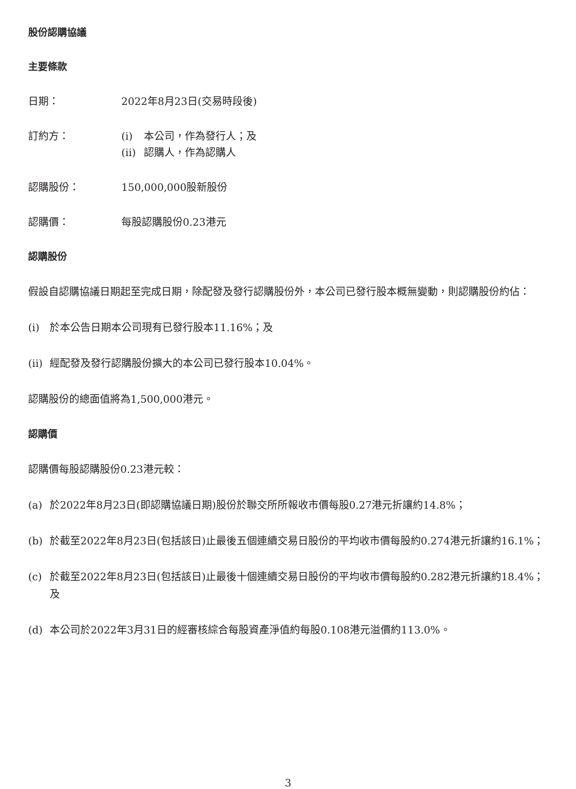股份認購協議
主要條款
日期： 2022年8月23日(交易時段後)
訂約方： (i) 本公司，作為發行人；及
(ii) 認購人，作為認購人
認購股份： 150,000,000股新股份
認購價： 每股認購股份0.23港元
認購股份
假設自認購協議日期起至完成日期，除配發及發行認購股份外，本公司已發行股本概無變動，則認購股份約佔：
(i) 於本公告日期本公司現有已發行股本11.16%；及
(ii) 經配發及發行認購股份擴大的本公司已發行股本10.04%。
認購股份的總面值將為1,500,000港元。
認購價
認購價每股認購股份0.23港元較：
(a) 於2022年8月23日(即認購協議日期)股份於聯交所所報收市價每股0.27港元折讓約14.8%；
(b) 於截至2022年8月23日(包括該日)止最後五個連續交易日股份的平均收市價每股約0.274港元折讓約16.1%；
(c) 於截至2022年8月23日(包括該日)止最後十個連續交易日股份的平均收市價每股約0.282港元折讓約18.4%；及
(d) 本公司於2022年3月31日的經審核綜合每股資產淨值約每股0.108港元溢價約113.0%。
3